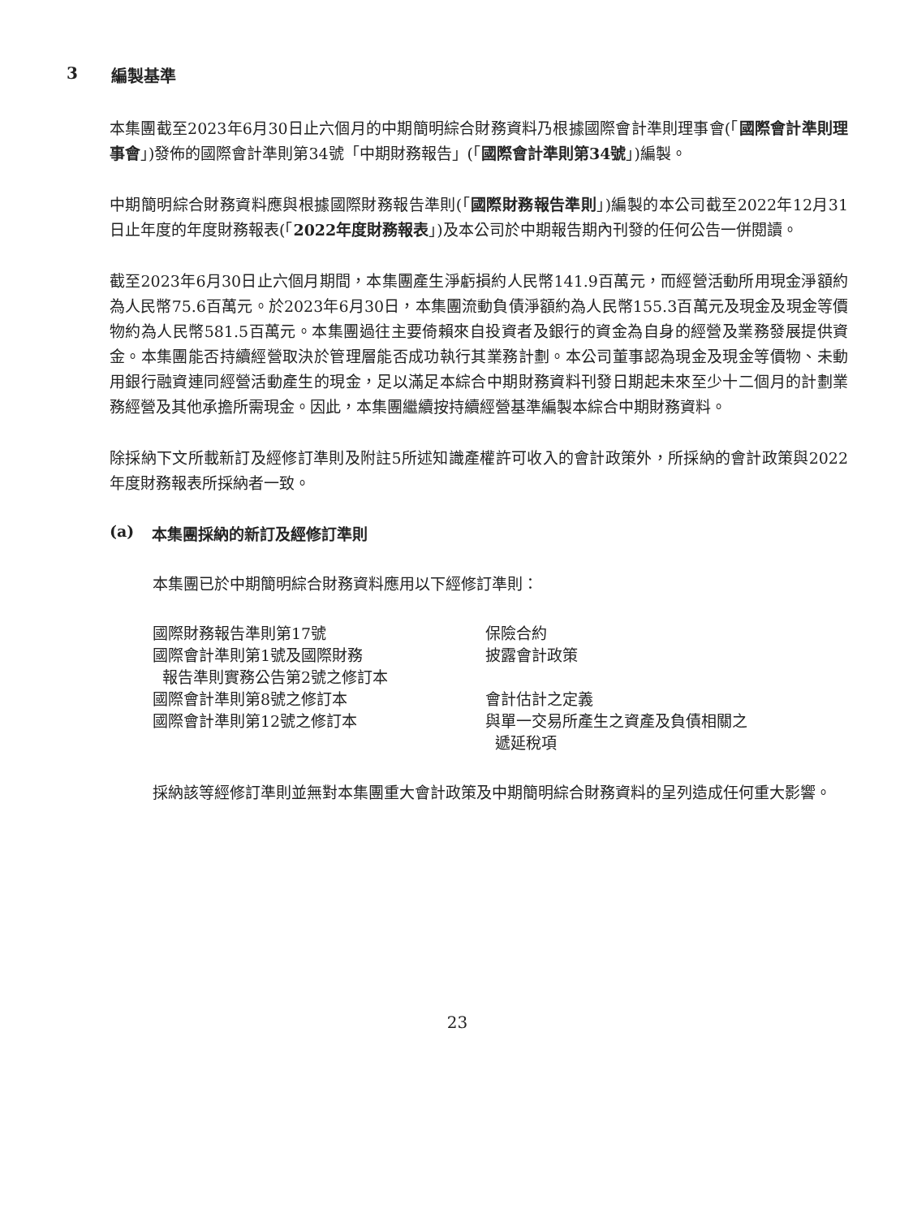3 編製基準
本集團截至2023年6月30日止六個月的中期簡明綜合財務資料乃根據國際會計準則理事會(「國際會計準則理事會」)發佈的國際會計準則第34號「中期財務報告」(「國際會計準則第34號」)編製。
中期簡明綜合財務資料應與根據國際財務報告準則(「國際財務報告準則」)編製的本公司截至2022年12月31日止年度的年度財務報表(「2022年度財務報表」)及本公司於中期報告期內刊發的任何公告一併閱讀。
截至2023年6月30日止六個月期間，本集團產生淨虧損約人民幣141.9百萬元，而經營活動所用現金淨額約為人民幣75.6百萬元。於2023年6月30日，本集團流動負債淨額約為人民幣155.3百萬元及現金及現金等價物約為人民幣581.5百萬元。本集團過往主要倚賴來自投資者及銀行的資金為自身的經營及業務發展提供資金。本集團能否持續經營取決於管理層能否成功執行其業務計劃。本公司董事認為現金及現金等價物、未動用銀行融資連同經營活動產生的現金，足以滿足本綜合中期財務資料刊發日期起未來至少十二個月的計劃業務經營及其他承擔所需現金。因此，本集團繼續按持續經營基準編製本綜合中期財務資料。
除採納下文所載新訂及經修訂準則及附註5所述知識產權許可收入的會計政策外，所採納的會計政策與2022年度財務報表所採納者一致。
(a) 本集團採納的新訂及經修訂準則
本集團已於中期簡明綜合財務資料應用以下經修訂準則：
| 國際財務報告準則第17號 | 保險合約 |
| 國際會計準則第1號及國際財務 報告準則實務公告第2號之修訂本 | 披露會計政策 |
| 國際會計準則第8號之修訂本 | 會計估計之定義 |
| 國際會計準則第12號之修訂本 | 與單一交易所產生之資產及負債相關之 遞延稅項 |
採納該等經修訂準則並無對本集團重大會計政策及中期簡明綜合財務資料的呈列造成任何重大影響。
23